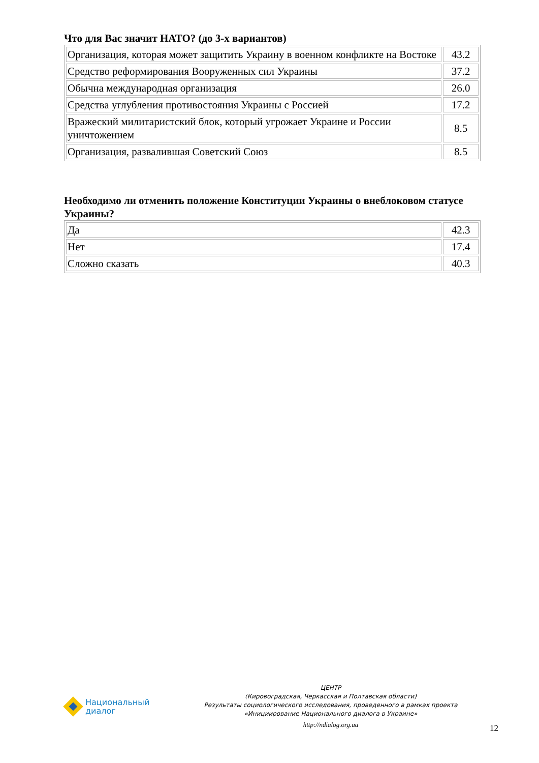Что для Вас значит НАТО? (до 3-х вариантов)
| Организация, которая может защитить Украину в военном конфликте на Востоке | 43.2 |
| Средство реформирования Вооруженных сил Украины | 37.2 |
| Обычна международная организация | 26.0 |
| Средства углубления противостояния Украины с Россией | 17.2 |
| Вражеский милитаристский блок, который угрожает Украине и России уничтожением | 8.5 |
| Организация, развалившая Советский Союз | 8.5 |
Необходимо ли отменить положение Конституции Украины о внеблоковом статусе Украины?
| Да | 42.3 |
| Нет | 17.4 |
| Сложно сказать | 40.3 |
Национальный
диалог
ЦЕНТР
(Кировоградская, Черкасская и Полтавская области)
Результаты социологического исследования, проведенного в рамках проекта
«Инициирование Национального диалога в Украине»
http://ndialog.org.ua
12